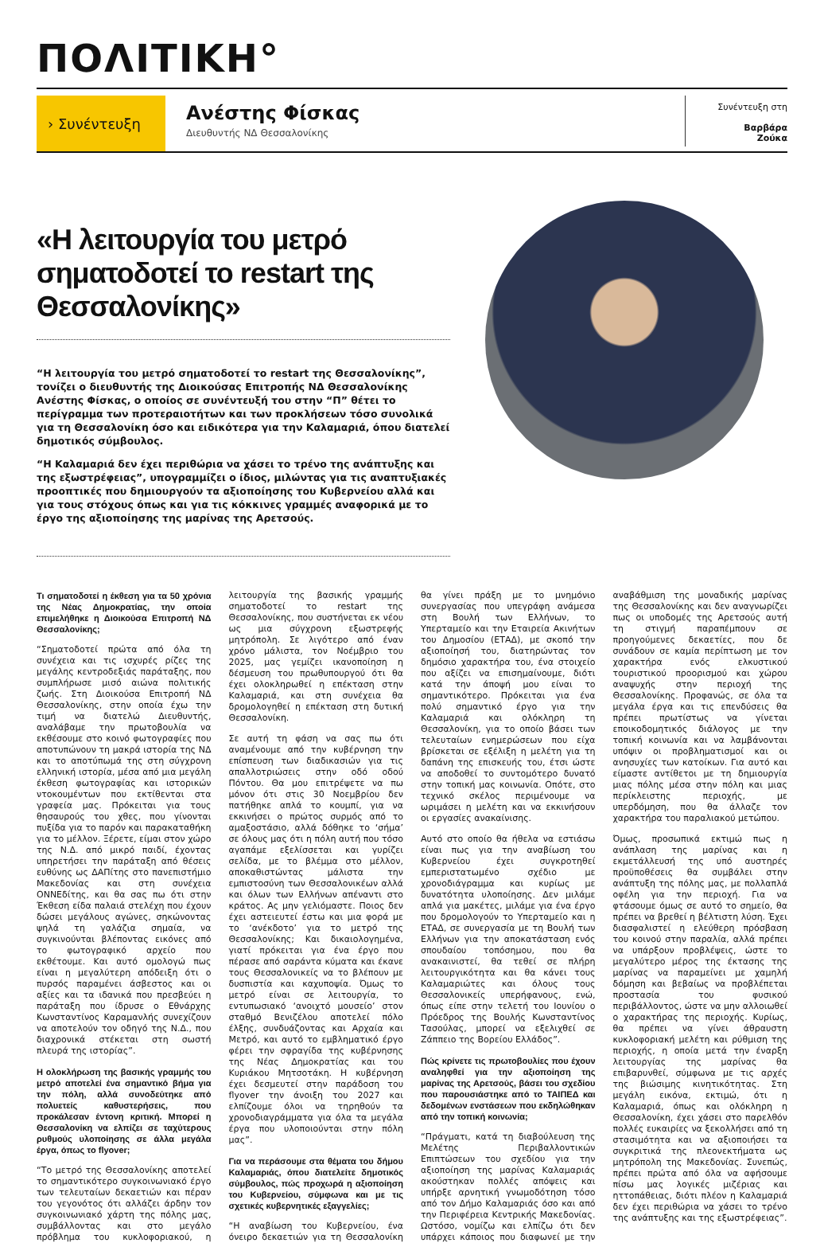ΠΟΛΙΤΙΚΗ°
› Συνέντευξη
Ανέστης Φίσκας
Διευθυντής ΝΔ Θεσσαλονίκης
Συνέντευξη στη
Βαρβάρα
Ζούκα
«Η λειτουργία του μετρό σηματοδοτεί το restart της Θεσσαλονίκης»
“Η λειτουργία του μετρό σηματοδοτεί το restart της Θεσσαλονίκης”, τονίζει ο διευθυντής της Διοικούσας Επιτροπής ΝΔ Θεσσαλονίκης Ανέστης Φίσκας, ο οποίος σε συνέντευξή του στην “Π” θέτει το περίγραμμα των προτεραιοτήτων και των προκλήσεων τόσο συνολικά για τη Θεσσαλονίκη όσο και ειδικότερα για την Καλαμαριά, όπου διατελεί δημοτικός σύμβουλος.
“Η Καλαμαριά δεν έχει περιθώρια να χάσει το τρένο της ανάπτυξης και της εξωστρέφειας”, υπογραμμίζει ο ίδιος, μιλώντας για τις αναπτυξιακές προοπτικές που δημιουργούν τα αξιοποίησης του Κυβερνείου αλλά και για τους στόχους όπως και για τις κόκκινες γραμμές αναφορικά με το έργο της αξιοποίησης της μαρίνας της Αρετσούς.
Τι σηματοδοτεί η έκθεση για τα 50 χρόνια της Νέας Δημοκρατίας, την οποία επιμελήθηκε η Διοικούσα Επιτροπή ΝΔ Θεσσαλονίκης;
“Σηματοδοτεί πρώτα από όλα τη συνέχεια και τις ισχυρές ρίζες της μεγάλης κεντροδεξιάς παράταξης, που συμπλήρωσε μισό αιώνα πολιτικής ζωής. Στη Διοικούσα Επιτροπή ΝΔ Θεσσαλονίκης, στην οποία έχω την τιμή να διατελώ Διευθυντής, αναλάβαμε την πρωτοβουλία να εκθέσουμε στο κοινό φωτογραφίες που αποτυπώνουν τη μακρά ιστορία της ΝΔ και το αποτύπωμά της στη σύγχρονη ελληνική ιστορία, μέσα από μια μεγάλη έκθεση φωτογραφίας και ιστορικών ντοκουμέντων που εκτίθενται στα γραφεία μας. Πρόκειται για τους θησαυρούς του χθες, που γίνονται πυξίδα για το παρόν και παρακαταθήκη για το μέλλον. Ξέρετε, είμαι στον χώρο της Ν.Δ. από μικρό παιδί, έχοντας υπηρετήσει την παράταξη από θέσεις ευθύνης ως ΔΑΠίτης στο πανεπιστήμιο Μακεδονίας και στη συνέχεια ΟΝΝΕδίτης, και θα σας πω ότι στην Έκθεση είδα παλαιά στελέχη που έχουν δώσει μεγάλους αγώνες, σηκώνοντας ψηλά τη γαλάζια σημαία, να συγκινούνται βλέποντας εικόνες από το φωτογραφικό αρχείο που εκθέτουμε. Και αυτό ομολογώ πως είναι η μεγαλύτερη απόδειξη ότι ο πυρσός παραμένει άσβεστος και οι αξίες και τα ιδανικά που πρεσβεύει η παράταξη που ίδρυσε ο Εθνάρχης Κωνσταντίνος Καραμανλής συνεχίζουν να αποτελούν τον οδηγό της Ν.Δ., που διαχρονικά στέκεται στη σωστή πλευρά της ιστορίας”.
Η ολοκλήρωση της βασικής γραμμής του μετρό αποτελεί ένα σημαντικό βήμα για την πόλη, αλλά συνοδεύτηκε από πολυετείς καθυστερήσεις, που προκάλεσαν έντονη κριτική. Μπορεί η Θεσσαλονίκη να ελπίζει σε ταχύτερους ρυθμούς υλοποίησης σε άλλα μεγάλα έργα, όπως το flyover;
“Το μετρό της Θεσσαλονίκης αποτελεί το σημαντικότερο συγκοινωνιακό έργο των τελευταίων δεκαετιών και πέραν του γεγονότος ότι αλλάζει άρδην τον συγκοινωνιακό χάρτη της πόλης μας, συμβάλλοντας και στο μεγάλο πρόβλημα του κυκλοφοριακού, η λειτουργία της βασικής γραμμής σηματοδοτεί το restart της Θεσσαλονίκης, που συστήνεται εκ νέου ως μια σύγχρονη εξωστρεφής μητρόπολη. Σε λιγότερο από έναν χρόνο μάλιστα, τον Νοέμβριο του 2025, μας γεμίζει ικανοποίηση η δέσμευση του πρωθυπουργού ότι θα έχει ολοκληρωθεί η επέκταση στην Καλαμαριά, και στη συνέχεια θα δρομολογηθεί η επέκταση στη δυτική Θεσσαλονίκη.
Σε αυτή τη φάση να σας πω ότι αναμένουμε από την κυβέρνηση την επίσπευση των διαδικασιών για τις απαλλοτριώσεις στην οδό οδού Πόντου. Θα μου επιτρέψετε να πω μόνον ότι στις 30 Νοεμβρίου δεν πατήθηκε απλά το κουμπί, για να εκκινήσει ο πρώτος συρμός από το αμαξοστάσιο, αλλά δόθηκε το ‘σήμα’ σε όλους μας ότι η πόλη αυτή που τόσο αγαπάμε εξελίσσεται και γυρίζει σελίδα, με το βλέμμα στο μέλλον, αποκαθιστώντας μάλιστα την εμπιστοσύνη των Θεσσαλονικέων αλλά και όλων των Ελλήνων απέναντι στο κράτος. Ας μην γελιόμαστε. Ποιος δεν έχει αστειευτεί έστω και μια φορά με το ‘ανέκδοτο’ για το μετρό της Θεσσαλονίκης; Και δικαιολογημένα, γιατί πρόκειται για ένα έργο που πέρασε από σαράντα κύματα και έκανε τους Θεσσαλονικείς να το βλέπουν με δυσπιστία και καχυποψία. Όμως το μετρό είναι σε λειτουργία, το εντυπωσιακό ‘ανοιχτό μουσείο’ στον σταθμό Βενιζέλου αποτελεί πόλο έλξης, συνδυάζοντας και Αρχαία και Μετρό, και αυτό το εμβληματικό έργο φέρει την σφραγίδα της κυβέρνησης της Νέας Δημοκρατίας και του Κυριάκου Μητσοτάκη. Η κυβέρνηση έχει δεσμευτεί στην παράδοση του flyover την άνοιξη του 2027 και ελπίζουμε όλοι να τηρηθούν τα χρονοδιαγράμματα για όλα τα μεγάλα έργα που υλοποιούνται στην πόλη μας”.
Για να περάσουμε στα θέματα του δήμου Καλαμαριάς, όπου διατελείτε δημοτικός σύμβουλος, πώς προχωρά η αξιοποίηση του Κυβερνείου, σύμφωνα και με τις σχετικές κυβερνητικές εξαγγελίες;
“Η αναβίωση του Κυβερνείου, ένα όνειρο δεκαετιών για τη Θεσσαλονίκη θα γίνει πράξη με το μνημόνιο συνεργασίας που υπεγράφη ανάμεσα στη Βουλή των Ελλήνων, το Υπερταμείο και την Εταιρεία Ακινήτων του Δημοσίου (ΕΤΑΔ), με σκοπό την αξιοποίησή του, διατηρώντας τον δημόσιο χαρακτήρα του, ένα στοιχείο που αξίζει να επισημαίνουμε, διότι κατά την άποψή μου είναι το σημαντικότερο. Πρόκειται για ένα πολύ σημαντικό έργο για την Καλαμαριά και ολόκληρη τη Θεσσαλονίκη, για το οποίο βάσει των τελευταίων ενημερώσεων που είχα βρίσκεται σε εξέλιξη η μελέτη για τη δαπάνη της επισκευής του, έτσι ώστε να αποδοθεί το συντομότερο δυνατό στην τοπική μας κοινωνία. Οπότε, στο τεχνικό σκέλος περιμένουμε να ωριμάσει η μελέτη και να εκκινήσουν οι εργασίες ανακαίνισης.
Αυτό στο οποίο θα ήθελα να εστιάσω είναι πως για την αναβίωση του Κυβερνείου έχει συγκροτηθεί εμπεριστατωμένο σχέδιο με χρονοδιάγραμμα και κυρίως με δυνατότητα υλοποίησης. Δεν μιλάμε απλά για μακέτες, μιλάμε για ένα έργο που δρομολογούν το Υπερταμείο και η ΕΤΑΔ, σε συνεργασία με τη Βουλή των Ελλήνων για την αποκατάσταση ενός σπουδαίου τοπόσημου, που θα ανακαινιστεί, θα τεθεί σε πλήρη λειτουργικότητα και θα κάνει τους Καλαμαριώτες και όλους τους Θεσσαλονικείς υπερήφανους, ενώ, όπως είπε στην τελετή του Ιουνίου ο Πρόεδρος της Βουλής Κωνσταντίνος Τασούλας, μπορεί να εξελιχθεί σε Ζάππειο της Βορείου Ελλάδος”.
Πώς κρίνετε τις πρωτοβουλίες που έχουν αναληφθεί για την αξιοποίηση της μαρίνας της Αρετσούς, βάσει του σχεδίου που παρουσιάστηκε από το ΤΑΙΠΕΔ και δεδομένων ενστάσεων που εκδηλώθηκαν από την τοπική κοινωνία;
“Πράγματι, κατά τη διαβούλευση της Μελέτης Περιβαλλοντικών Επιπτώσεων του σχεδίου για την αξιοποίηση της μαρίνας Καλαμαριάς ακούστηκαν πολλές απόψεις και υπήρξε αρνητική γνωμοδότηση τόσο από τον Δήμο Καλαμαριάς όσο και από την Περιφέρεια Κεντρικής Μακεδονίας. Ωστόσο, νομίζω και ελπίζω ότι δεν υπάρχει κάποιος που διαφωνεί με την αναβάθμιση της μοναδικής μαρίνας της Θεσσαλονίκης και δεν αναγνωρίζει πως οι υποδομές της Αρετσούς αυτή τη στιγμή παραπέμπουν σε προηγούμενες δεκαετίες, που δε συνάδουν σε καμία περίπτωση με τον χαρακτήρα ενός ελκυστικού τουριστικού προορισμού και χώρου αναψυχής στην περιοχή της Θεσσαλονίκης. Προφανώς, σε όλα τα μεγάλα έργα και τις επενδύσεις θα πρέπει πρωτίστως να γίνεται εποικοδομητικός διάλογος με την τοπική κοινωνία και να λαμβάνονται υπόψιν οι προβληματισμοί και οι ανησυχίες των κατοίκων. Για αυτό και είμαστε αντίθετοι με τη δημιουργία μιας πόλης μέσα στην πόλη και μιας περίκλειστης περιοχής, με υπερδόμηση, που θα άλλαζε τον χαρακτήρα του παραλιακού μετώπου.
Όμως, προσωπικά εκτιμώ πως η ανάπλαση της μαρίνας και η εκμετάλλευσή της υπό αυστηρές προϋποθέσεις θα συμβάλει στην ανάπτυξη της πόλης μας, με πολλαπλά οφέλη για την περιοχή. Για να φτάσουμε όμως σε αυτό το σημείο, θα πρέπει να βρεθεί η βέλτιστη λύση. Έχει διασφαλιστεί η ελεύθερη πρόσβαση του κοινού στην παραλία, αλλά πρέπει να υπάρξουν προβλέψεις, ώστε το μεγαλύτερο μέρος της έκτασης της μαρίνας να παραμείνει με χαμηλή δόμηση και βεβαίως να προβλέπεται προστασία του φυσικού περιβάλλοντος, ώστε να μην αλλοιωθεί ο χαρακτήρας της περιοχής. Κυρίως, θα πρέπει να γίνει άθραυστη κυκλοφοριακή μελέτη και ρύθμιση της περιοχής, η οποία μετά την έναρξη λειτουργίας της μαρίνας θα επιβαρυνθεί, σύμφωνα με τις αρχές της βιώσιμης κινητικότητας. Στη μεγάλη εικόνα, εκτιμώ, ότι η Καλαμαριά, όπως και ολόκληρη η Θεσσαλονίκη, έχει χάσει στο παρελθόν πολλές ευκαιρίες να ξεκολλήσει από τη στασιμότητα και να αξιοποιήσει τα συγκριτικά της πλεονεκτήματα ως μητρόπολη της Μακεδονίας. Συνεπώς, πρέπει πρώτα από όλα να αφήσουμε πίσω μας λογικές μιζέριας και ηττοπάθειας, διότι πλέον η Καλαμαριά δεν έχει περιθώρια να χάσει το τρένο της ανάπτυξης και της εξωστρέφειας”.